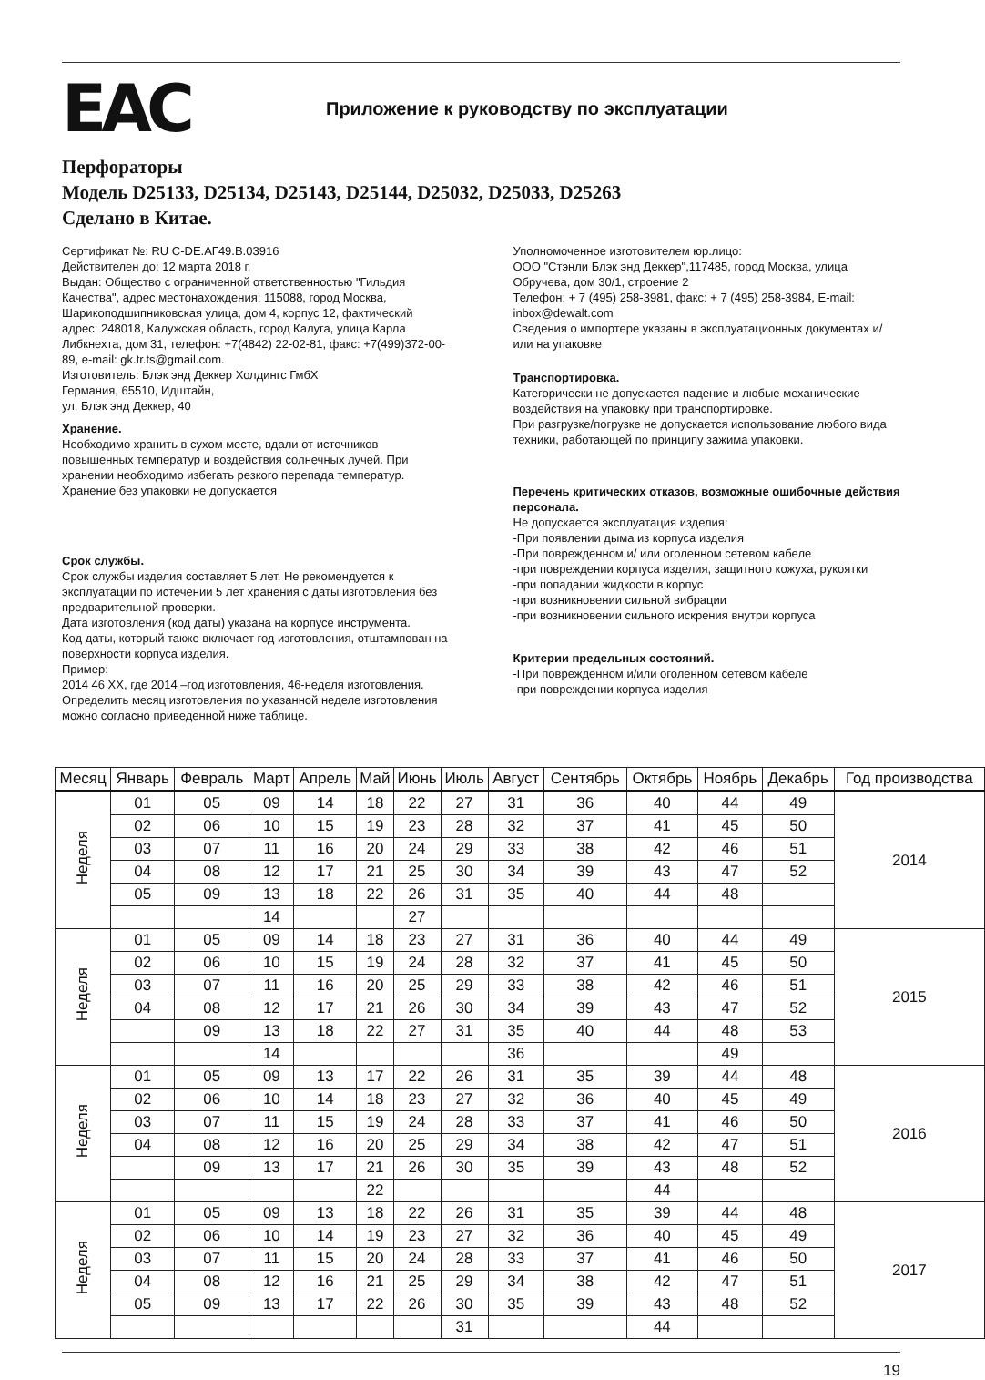EAC
Приложение к руководству по эксплуатации
Перфораторы
Модель D25133, D25134, D25143, D25144, D25032, D25033, D25263
Сделано в Китае.
Сертификат №: RU C-DE.АГ49.В.03916
Действителен до: 12 марта 2018 г.
Выдан: Общество с ограниченной ответственностью "Гильдия Качества", адрес местонахождения: 115088, город Москва, Шарикоподшипниковская улица, дом 4, корпус 12, фактический адрес: 248018, Калужская область, город Калуга, улица Карла Либкнехта, дом 31, телефон: +7(4842) 22-02-81, факс: +7(499)372-00-89, e-mail: gk.tr.ts@gmail.com.
Изготовитель: Блэк энд Деккер Холдингс ГмбХ
Германия, 65510, Идштайн,
ул. Блэк энд Деккер, 40
Хранение.
Необходимо хранить в сухом месте, вдали от источников повышенных температур и воздействия солнечных лучей. При хранении необходимо избегать резкого перепада температур. Хранение без упаковки не допускается
Срок службы.
Срок службы изделия составляет 5 лет. Не рекомендуется к эксплуатации по истечении 5 лет хранения с даты изготовления без предварительной проверки.
Дата изготовления (код даты) указана на корпусе инструмента.
Код даты, который также включает год изготовления, отштампован на поверхности корпуса изделия.
Пример:
2014 46 XX, где 2014 –год изготовления, 46-неделя изготовления.
Определить месяц изготовления по указанной неделе изготовления можно согласно приведенной ниже таблице.
Уполномоченное изготовителем юр.лицо:
ООО "Стэнли Блэк энд Деккер",117485, город Москва, улица Обручева, дом 30/1, строение 2
Телефон: + 7 (495) 258-3981, факс: + 7 (495) 258-3984, E-mail: inbox@dewalt.com
Сведения о импортере указаны в эксплуатационных документах и/или на упаковке
Транспортировка.
Категорически не допускается падение и любые механические воздействия на упаковку при транспортировке.
При разгрузке/погрузке не допускается использование любого вида техники, работающей по принципу зажима упаковки.
Перечень критических отказов, возможные ошибочные действия персонала.
Не допускается эксплуатация изделия:
-При появлении дыма из корпуса изделия
-При поврежденном и/ или оголенном сетевом кабеле
-при повреждении корпуса изделия, защитного кожуха, рукоятки
-при попадании жидкости в корпус
-при возникновении сильной вибрации
-при возникновении сильного искрения внутри корпуса
Критерии предельных состояний.
-При поврежденном и/или оголенном сетевом кабеле
-при повреждении корпуса изделия
| Месяц | Январь | Февраль | Март | Апрель | Май | Июнь | Июль | Август | Сентябрь | Октябрь | Ноябрь | Декабрь | Год производства |
| --- | --- | --- | --- | --- | --- | --- | --- | --- | --- | --- | --- | --- | --- |
| Неделя | 01 | 05 | 09 | 14 | 18 | 22 | 27 | 31 | 36 | 40 | 44 | 49 | 2014 |
| | 02 | 06 | 10 | 15 | 19 | 23 | 28 | 32 | 37 | 41 | 45 | 50 | |
| | 03 | 07 | 11 | 16 | 20 | 24 | 29 | 33 | 38 | 42 | 46 | 51 | |
| | 04 | 08 | 12 | 17 | 21 | 25 | 30 | 34 | 39 | 43 | 47 | 52 | |
| | 05 | 09 | 13 | 18 | 22 | 26 | 31 | 35 | 40 | 44 | 48 | | |
| | | | 14 | | | 27 | | | | | | | |
| Неделя | 01 | 05 | 09 | 14 | 18 | 23 | 27 | 31 | 36 | 40 | 44 | 49 | 2015 |
| | 02 | 06 | 10 | 15 | 19 | 24 | 28 | 32 | 37 | 41 | 45 | 50 | |
| | 03 | 07 | 11 | 16 | 20 | 25 | 29 | 33 | 38 | 42 | 46 | 51 | |
| | 04 | 08 | 12 | 17 | 21 | 26 | 30 | 34 | 39 | 43 | 47 | 52 | |
| | | 09 | 13 | 18 | 22 | 27 | 31 | 35 | 40 | 44 | 48 | 53 | |
| | | | 14 | | | | | 36 | | | 49 | | |
| Неделя | 01 | 05 | 09 | 13 | 17 | 22 | 26 | 31 | 35 | 39 | 44 | 48 | 2016 |
| | 02 | 06 | 10 | 14 | 18 | 23 | 27 | 32 | 36 | 40 | 45 | 49 | |
| | 03 | 07 | 11 | 15 | 19 | 24 | 28 | 33 | 37 | 41 | 46 | 50 | |
| | 04 | 08 | 12 | 16 | 20 | 25 | 29 | 34 | 38 | 42 | 47 | 51 | |
| | | 09 | 13 | 17 | 21 | 26 | 30 | 35 | 39 | 43 | 48 | 52 | |
| | | | | | 22 | | | | | 44 | | | |
| Неделя | 01 | 05 | 09 | 13 | 18 | 22 | 26 | 31 | 35 | 39 | 44 | 48 | 2017 |
| | 02 | 06 | 10 | 14 | 19 | 23 | 27 | 32 | 36 | 40 | 45 | 49 | |
| | 03 | 07 | 11 | 15 | 20 | 24 | 28 | 33 | 37 | 41 | 46 | 50 | |
| | 04 | 08 | 12 | 16 | 21 | 25 | 29 | 34 | 38 | 42 | 47 | 51 | |
| | 05 | 09 | 13 | 17 | 22 | 26 | 30 | 35 | 39 | 43 | 48 | 52 | |
| | | | | | | | 31 | | | 44 | | | |
19